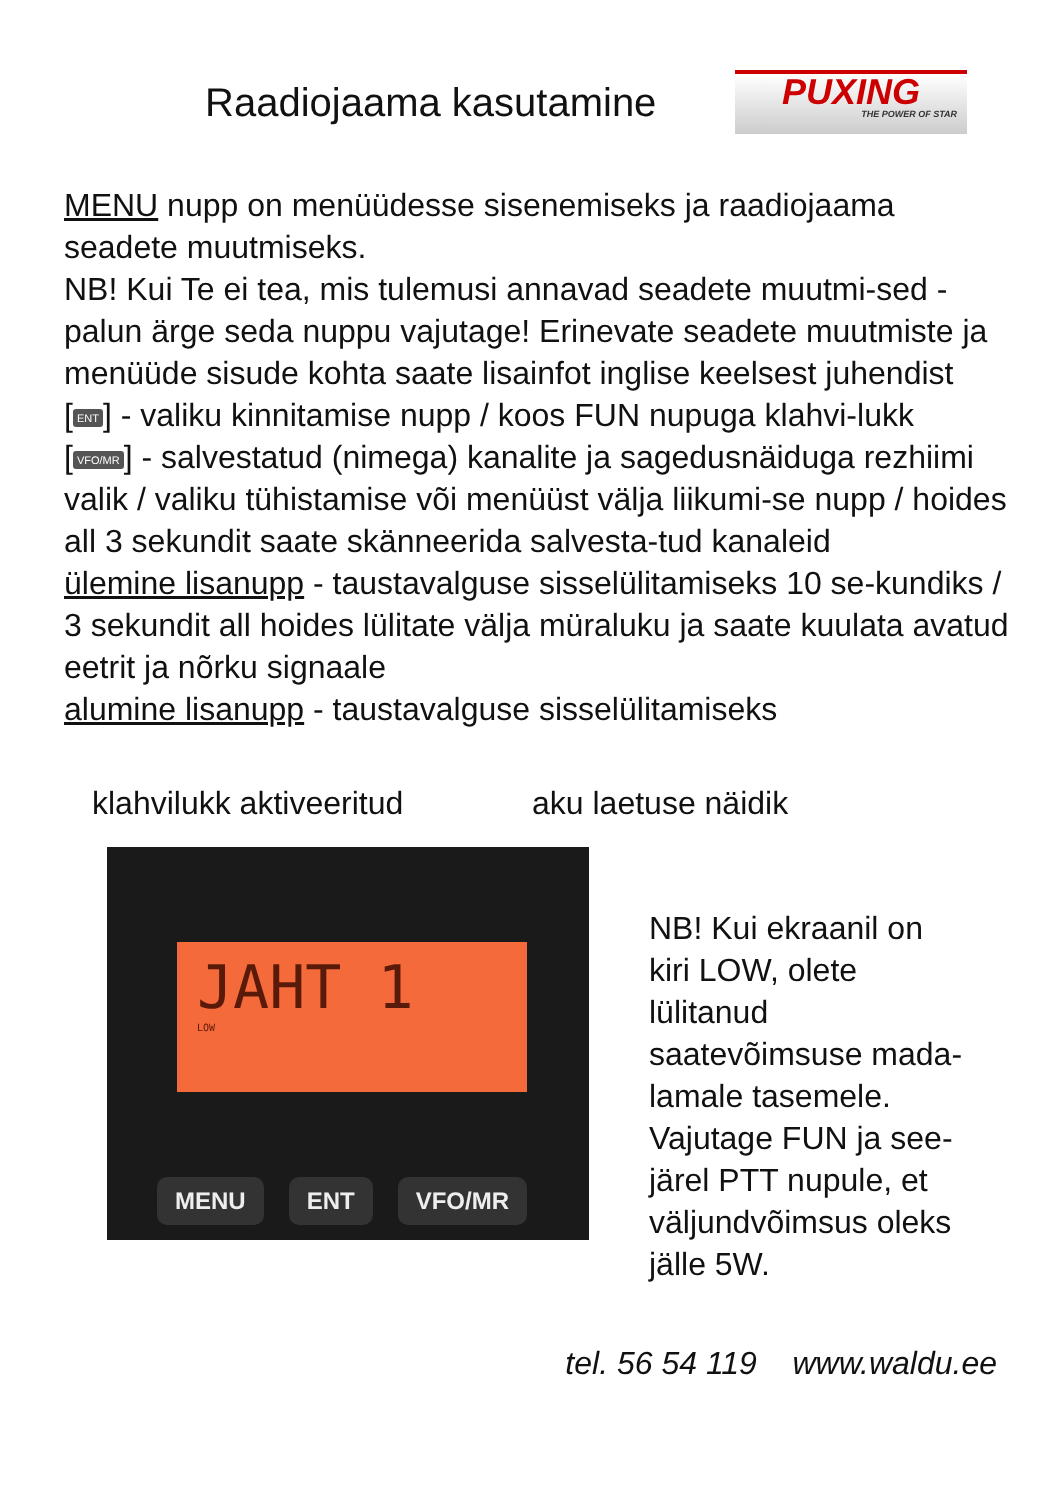Raadiojaama kasutamine
PUXING
THE POWER OF STAR
MENU nupp on menüüdesse sisenemiseks ja raadiojaama seadete muutmiseks.
NB! Kui Te ei tea, mis tulemusi annavad seadete muutmi-sed - palun ärge seda nuppu vajutage! Erinevate seadete muutmiste ja menüüde sisude kohta saate lisainfot inglise keelsest juhendist
[ENT] - valiku kinnitamise nupp / koos FUN nupuga klahvi-lukk
[VFO/MR] - salvestatud (nimega) kanalite ja sagedusnäiduga rezhiimi valik / valiku tühistamise või menüüst välja liikumi-se nupp / hoides all 3 sekundit saate skänneerida salvesta-tud kanaleid
ülemine lisanupp - taustavalguse sisselülitamiseks 10 se-kundiks / 3 sekundit all hoides lülitate välja müraluku ja saate kuulata avatud eetrit ja nõrku signaale
alumine lisanupp - taustavalguse sisselülitamiseks
klahvilukk aktiveeritud aku laetuse näidik
JAHT 1
LOW
MENU ENT VFO/MR
NB! Kui ekraanil on kiri LOW, olete lülitanud saatevõimsuse mada-lamale tasemele. Vajutage FUN ja see-järel PTT nupule, et väljundvõimsus oleks jälle 5W.
tel. 56 54 119 www.waldu.ee